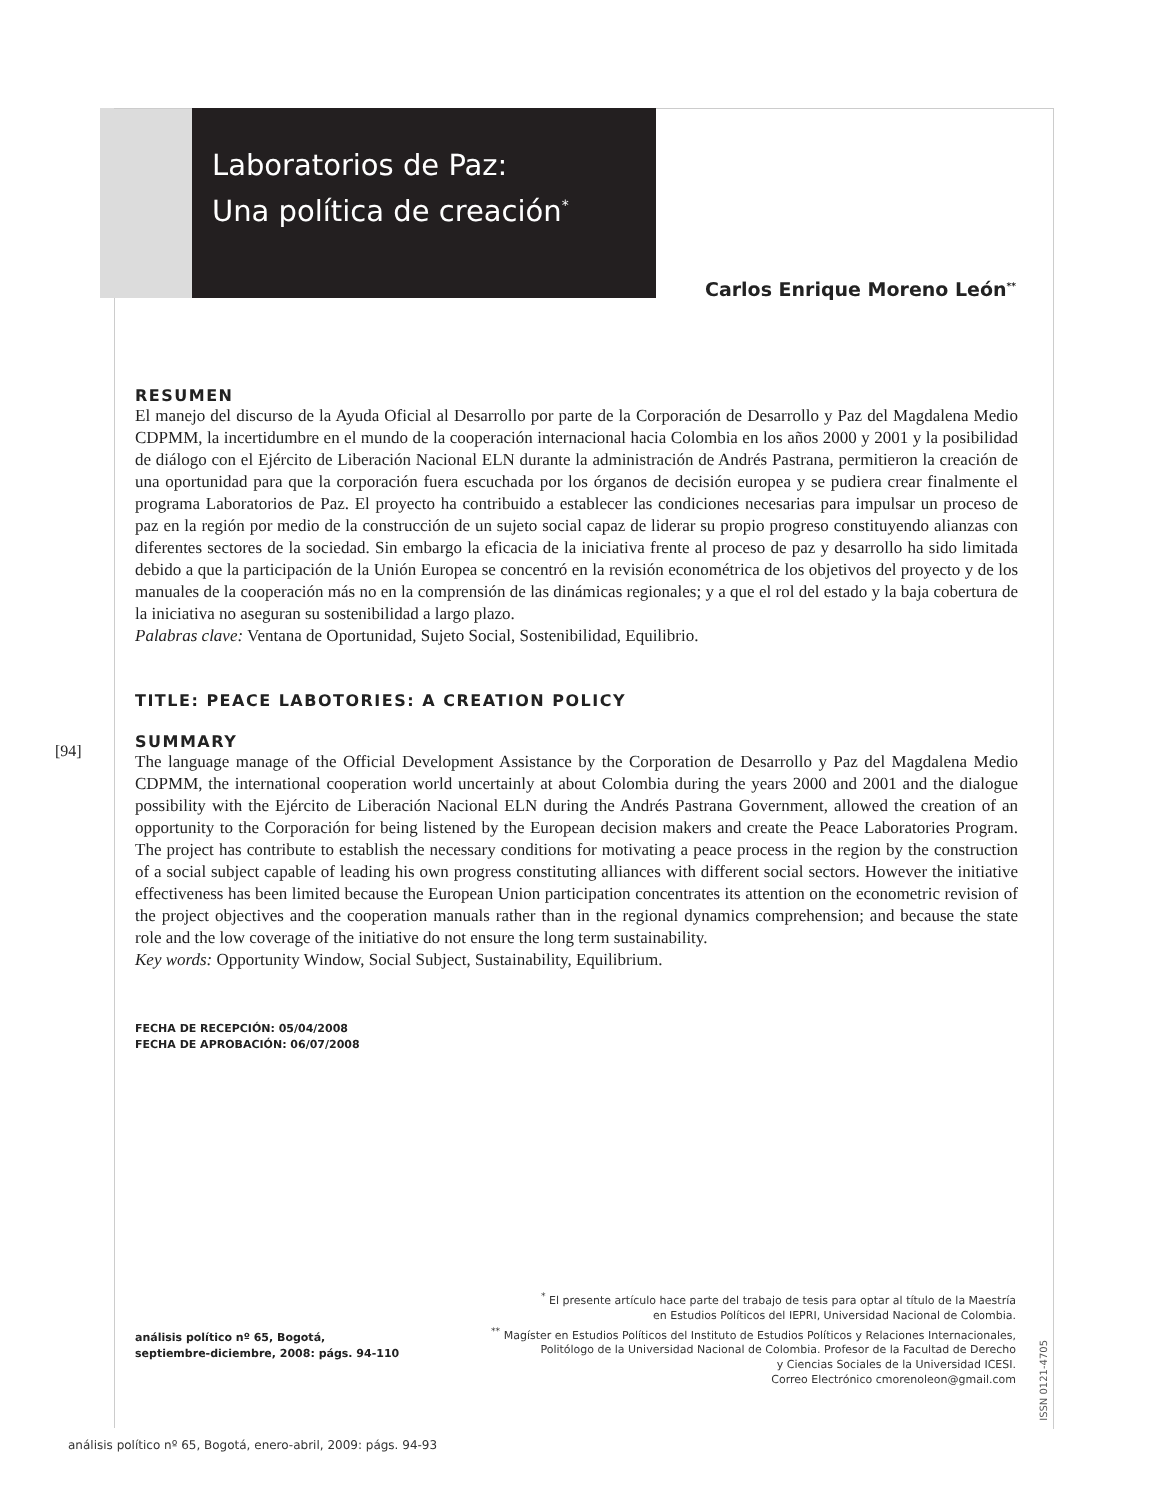Laboratorios de Paz:
Una política de creación<sup>*</sup>
Carlos Enrique Moreno León<sup>**</sup>
RESUMEN
El manejo del discurso de la Ayuda Oficial al Desarrollo por parte de la Corporación de Desarrollo y Paz del Magdalena Medio CDPMM, la incertidumbre en el mundo de la cooperación internacional hacia Colombia en los años 2000 y 2001 y la posibilidad de diálogo con el Ejército de Liberación Nacional ELN durante la administración de Andrés Pastrana, permitieron la creación de una oportunidad para que la corporación fuera escuchada por los órganos de decisión europea y se pudiera crear finalmente el programa Laboratorios de Paz. El proyecto ha contribuido a establecer las condiciones necesarias para impulsar un proceso de paz en la región por medio de la construcción de un sujeto social capaz de liderar su propio progreso constituyendo alianzas con diferentes sectores de la sociedad. Sin embargo la eficacia de la iniciativa frente al proceso de paz y desarrollo ha sido limitada debido a que la participación de la Unión Europea se concentró en la revisión econométrica de los objetivos del proyecto y de los manuales de la cooperación más no en la comprensión de las dinámicas regionales; y a que el rol del estado y la baja cobertura de la iniciativa no aseguran su sostenibilidad a largo plazo.
Palabras clave: Ventana de Oportunidad, Sujeto Social, Sostenibilidad, Equilibrio.
TITLE: PEACE LABOTORIES: A CREATION POLICY
SUMMARY
The language manage of the Official Development Assistance by the Corporation de Desarrollo y Paz del Magdalena Medio CDPMM, the international cooperation world uncertainly at about Colombia during the years 2000 and 2001 and the dialogue possibility with the Ejército de Liberación Nacional ELN during the Andrés Pastrana Government, allowed the creation of an opportunity to the Corporación for being listened by the European decision makers and create the Peace Laboratories Program. The project has contribute to establish the necessary conditions for motivating a peace process in the region by the construction of a social subject capable of leading his own progress constituting alliances with different social sectors. However the initiative effectiveness has been limited because the European Union participation concentrates its attention on the econometric revision of the project objectives and the cooperation manuals rather than in the regional dynamics comprehension; and because the state role and the low coverage of the initiative do not ensure the long term sustainability.
Key words: Opportunity Window, Social Subject, Sustainability, Equilibrium.
FECHA DE RECEPCIÓN: 05/04/2008
FECHA DE APROBACIÓN: 06/07/2008
[94]
<sup>*</sup> El presente artículo hace parte del trabajo de tesis para optar al título de la Maestría
en Estudios Políticos del IEPRI, Universidad Nacional de Colombia.
<sup>**</sup> Magíster en Estudios Políticos del Instituto de Estudios Políticos y Relaciones Internacionales,
Politólogo de la Universidad Nacional de Colombia. Profesor de la Facultad de Derecho
y Ciencias Sociales de la Universidad ICESI.
Correo Electrónico cmorenoleon@gmail.com
análisis político nº 65, Bogotá,
septiembre-diciembre, 2008: págs. 94-110
ISSN 0121-4705
análisis político nº 65, Bogotá, enero-abril, 2009: págs. 94-93